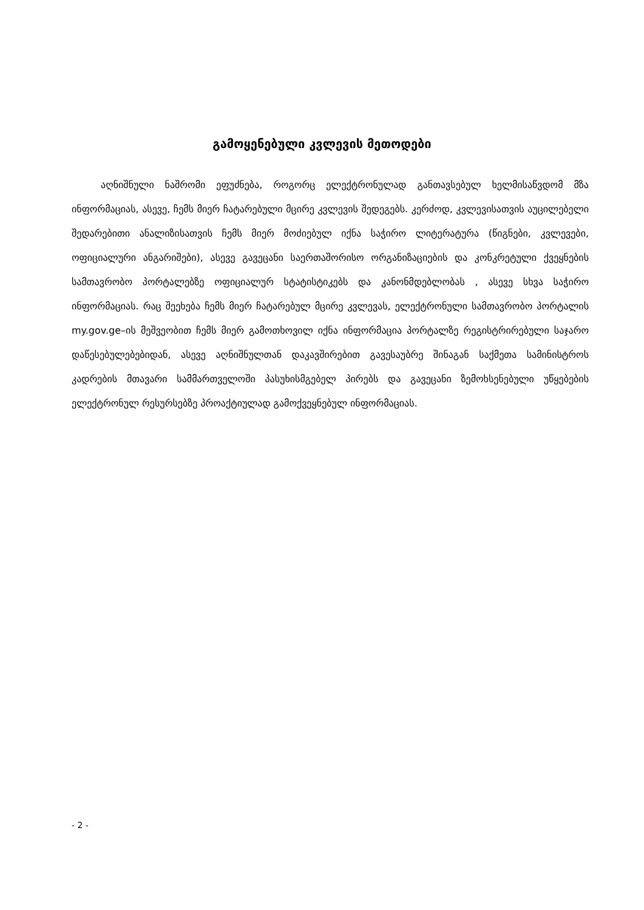გამოყენებული კვლევის მეთოდები
აღნიშნული ნაშრომი ეფუძნება, როგორც ელექტრონულად განთავსებულ ხელმისაწვდომ მზა ინფორმაციას, ასევე, ჩემს მიერ ჩატარებული მცირე კვლევის შედეგებს. კერძოდ, კვლევისათვის აუცილებელი შედარებითი ანალიზისათვის ჩემს მიერ მოძიებულ იქნა საჭირო ლიტერატურა (წიგნები, კვლევები, ოფიციალური ანგარიშები), ასევე გავეცანი საერთაშორისო ორგანიზაციების და კონკრეტული ქვეყნების სამთავრობო პორტალებზე ოფიციალურ სტატისტიკებს და კანონმდებლობას , ასევე სხვა საჭირო ინფორმაციას. რაც შეეხება ჩემს მიერ ჩატარებულ მცირე კვლევას, ელექტრონული სამთავრობო პორტალის my.gov.ge–ის მეშვეობით ჩემს მიერ გამოთხოვილ იქნა ინფორმაცია პორტალზე რეგისტრირებული საჯარო დაწესებულებებიდან, ასევე აღნიშნულთან დაკავშირებით გავესაუბრე შინაგან საქმეთა სამინისტროს კადრების მთავარი სამმართველოში პასუხისმგებელ პირებს და გავეცანი ზემოხსენებული უწყებების ელექტრონულ რესურსებზე პროაქტიულად გამოქვეყნებულ ინფორმაციას.
- 2 -